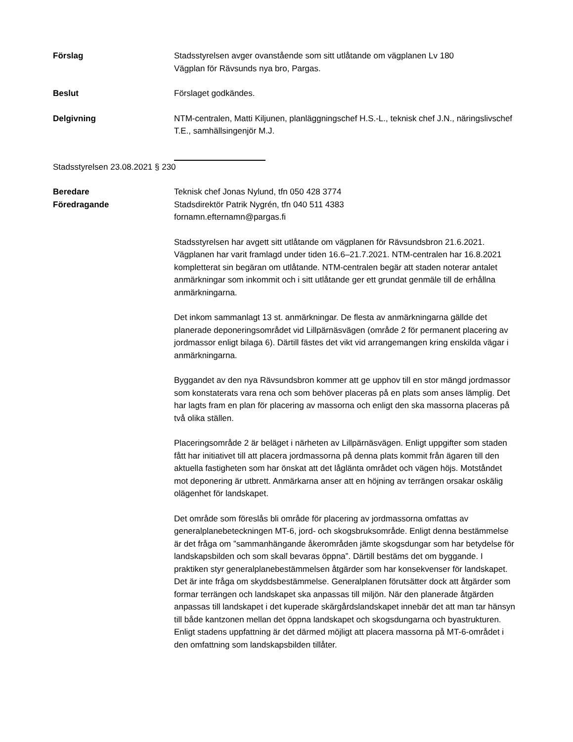Förslag Stadsstyrelsen avger ovanstående som sitt utlåtande om vägplanen Lv 180
Vägplan för Rävsunds nya bro, Pargas.
Beslut Förslaget godkändes.
Delgivning NTM-centralen, Matti Kiljunen, planläggningschef H.S.-L., teknisk chef J.N., näringslivschef T.E., samhällsingenjör M.J.
Stadsstyrelsen 23.08.2021 § 230
Beredare
Föredragande
Teknisk chef Jonas Nylund, tfn 050 428 3774
Stadsdirektör Patrik Nygrén, tfn 040 511 4383
fornamn.efternamn@pargas.fi
Stadsstyrelsen har avgett sitt utlåtande om vägplanen för Rävsundsbron 21.6.2021. Vägplanen har varit framlagd under tiden 16.6–21.7.2021. NTM-centralen har 16.8.2021 kompletterat sin begäran om utlåtande. NTM-centralen begär att staden noterar antalet anmärkningar som inkommit och i sitt utlåtande ger ett grundat genmäle till de erhållna anmärkningarna.
Det inkom sammanlagt 13 st. anmärkningar. De flesta av anmärkningarna gällde det planerade deponeringsområdet vid Lillpärnäsvägen (område 2 för permanent placering av jordmassor enligt bilaga 6). Därtill fästes det vikt vid arrangemangen kring enskilda vägar i anmärkningarna.
Byggandet av den nya Rävsundsbron kommer att ge upphov till en stor mängd jordmassor som konstaterats vara rena och som behöver placeras på en plats som anses lämplig. Det har lagts fram en plan för placering av massorna och enligt den ska massorna placeras på två olika ställen.
Placeringsområde 2 är beläget i närheten av Lillpärnäsvägen. Enligt uppgifter som staden fått har initiativet till att placera jordmassorna på denna plats kommit från ägaren till den aktuella fastigheten som har önskat att det låglänta området och vägen höjs. Motståndet mot deponering är utbrett. Anmärkarna anser att en höjning av terrängen orsakar oskälig olägenhet för landskapet.
Det område som föreslås bli område för placering av jordmassorna omfattas av generalplanebeteckningen MT-6, jord- och skogsbruksområde. Enligt denna bestämmelse är det fråga om ”sammanhängande åkerområden jämte skogsdungar som har betydelse för landskapsbilden och som skall bevaras öppna”. Därtill bestäms det om byggande. I praktiken styr generalplanebestämmelsen åtgärder som har konsekvenser för landskapet. Det är inte fråga om skyddsbestämmelse. Generalplanen förutsätter dock att åtgärder som formar terrängen och landskapet ska anpassas till miljön. När den planerade åtgärden anpassas till landskapet i det kuperade skärgårdslandskapet innebär det att man tar hänsyn till både kantzonen mellan det öppna landskapet och skogsdungarna och byastrukturen. Enligt stadens uppfattning är det därmed möjligt att placera massorna på MT-6-området i den omfattning som landskapsbilden tillåter.